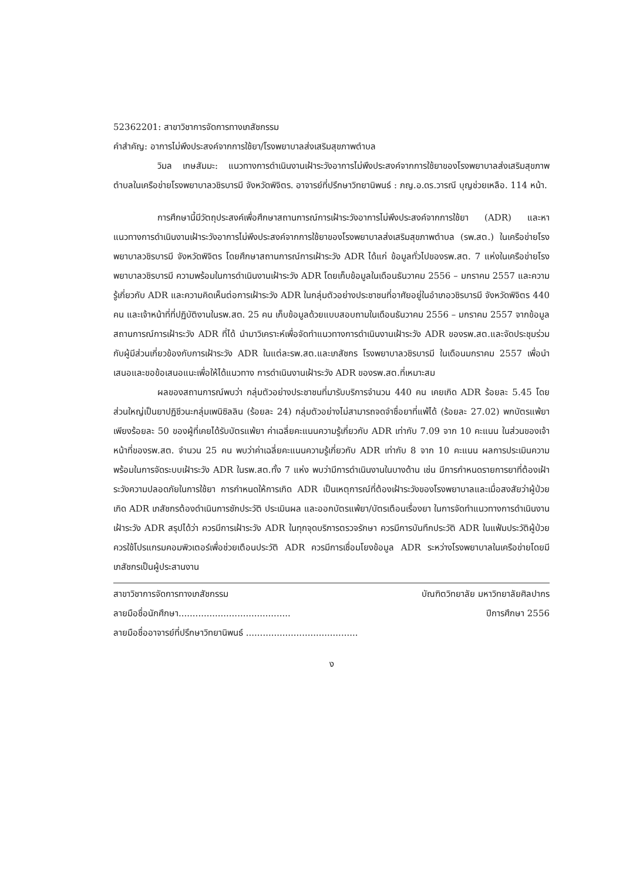52362201: สาขาวิชาการจัดการทางเภสัชกรรม
คำสำคัญ: อาการไม่พึงประสงค์จากการใช้ยา/โรงพยาบาลส่งเสริมสุขภาพตำบล
วิมล เกษสัมมะ: แนวทางการดำเนินงานเฝ้าระวังอาการไม่พึงประสงค์จากการใช้ยาของโรงพยาบาลส่งเสริมสุขภาพตำบลในเครือข่ายโรงพยาบาลวชิรบารมี จังหวัดพิจิตร. อาจารย์ที่ปรึกษาวิทยานิพนธ์ : ภญ.อ.ดร.วารณี บุญช่วยเหลือ. 114 หน้า.
การศึกษานี้มีวัตถุประสงค์เพื่อศึกษาสถานการณ์การเฝ้าระวังอาการไม่พึงประสงค์จากการใช้ยา (ADR) และหาแนวทางการดำเนินงานเฝ้าระวังอาการไม่พึงประสงค์จากการใช้ยาของโรงพยาบาลส่งเสริมสุขภาพตำบล (รพ.สต.) ในเครือข่ายโรงพยาบาลวชิรบารมี จังหวัดพิจิตร โดยศึกษาสถานการณ์การเฝ้าระวัง ADR ได้แก่ ข้อมูลทั่วไปของรพ.สต. 7 แห่งในเครือข่ายโรงพยาบาลวชิรบารมี ความพร้อมในการดำเนินงานเฝ้าระวัง ADR โดยเก็บข้อมูลในเดือนธันวาคม 2556 – มกราคม 2557 และความรู้เกี่ยวกับ ADR และความคิดเห็นต่อการเฝ้าระวัง ADR ในกลุ่มตัวอย่างประชาชนที่อาศัยอยู่ในอำเภอวชิรบารมี จังหวัดพิจิตร 440 คน และเจ้าหน้าที่ที่ปฏิบัติงานในรพ.สต. 25 คน เก็บข้อมูลด้วยแบบสอบถามในเดือนธันวาคม 2556 – มกราคม 2557 จากข้อมูลสถานการณ์การเฝ้าระวัง ADR ที่ได้ นำมาวิเคราะห์เพื่อจัดทำแนวทางการดำเนินงานเฝ้าระวัง ADR ของรพ.สต.และจัดประชุมร่วมกับผู้มีส่วนเกี่ยวข้องกับการเฝ้าระวัง ADR ในแต่ละรพ.สต.และเภสัชกร โรงพยาบาลวชิรบารมี ในเดือนมกราคม 2557 เพื่อนำเสนอและขอข้อเสนอแนะเพื่อให้ได้แนวทาง การดำเนินงานเฝ้าระวัง ADR ของรพ.สต.ที่เหมาะสม
ผลของสถานการณ์พบว่า กลุ่มตัวอย่างประชาชนที่มารับบริการจำนวน 440 คน เคยเกิด ADR ร้อยละ 5.45 โดยส่วนใหญ่เป็นยาปฏิชีวนะกลุ่มเพนิซิลลิน (ร้อยละ 24) กลุ่มตัวอย่างไม่สามารถจดจำชื่อยาที่แพ้ได้ (ร้อยละ 27.02) พกบัตรแพ้ยาเพียงร้อยละ 50 ของผู้ที่เคยได้รับบัตรแพ้ยา ค่าเฉลี่ยคะแนนความรู้เกี่ยวกับ ADR เท่ากับ 7.09 จาก 10 คะแนน ในส่วนของเจ้าหน้าที่ของรพ.สต. จำนวน 25 คน พบว่าค่าเฉลี่ยคะแนนความรู้เกี่ยวกับ ADR เท่ากับ 8 จาก 10 คะแนน ผลการประเมินความพร้อมในการจัดระบบเฝ้าระวัง ADR ในรพ.สต.ทั้ง 7 แห่ง พบว่ามีการดำเนินงานในบางด้าน เช่น มีการกำหนดรายการยาที่ต้องเฝ้าระวังความปลอดภัยในการใช้ยา การกำหนดให้การเกิด ADR เป็นเหตุการณ์ที่ต้องเฝ้าระวังของโรงพยาบาลและเมื่อสงสัยว่าผู้ป่วยเกิด ADR เภสัชกรต้องดำเนินการซักประวัติ ประเมินผล และออกบัตรแพ้ยา/บัตรเตือนเรื่องยา ในการจัดทำแนวทางการดำเนินงานเฝ้าระวัง ADR สรุปได้ว่า ควรมีการเฝ้าระวัง ADR ในทุกจุดบริการตรวจรักษา ควรมีการบันทึกประวัติ ADR ในแฟ้มประวัติผู้ป่วย ควรใช้โปรแกรมคอมพิวเตอร์เพื่อช่วยเตือนประวัติ ADR ควรมีการเชื่อมโยงข้อมูล ADR ระหว่างโรงพยาบาลในเครือข่ายโดยมีเภสัชกรเป็นผู้ประสานงาน
สาขาวิชาการจัดการทางเภสัชกรรม บัณฑิตวิทยาลัย มหาวิทยาลัยศิลปากร
ลายมือชื่อนักศึกษา........................................ ปีการศึกษา 2556
ลายมือชื่ออาจารย์ที่ปรึกษาวิทยานิพนธ์ ........................................
ง